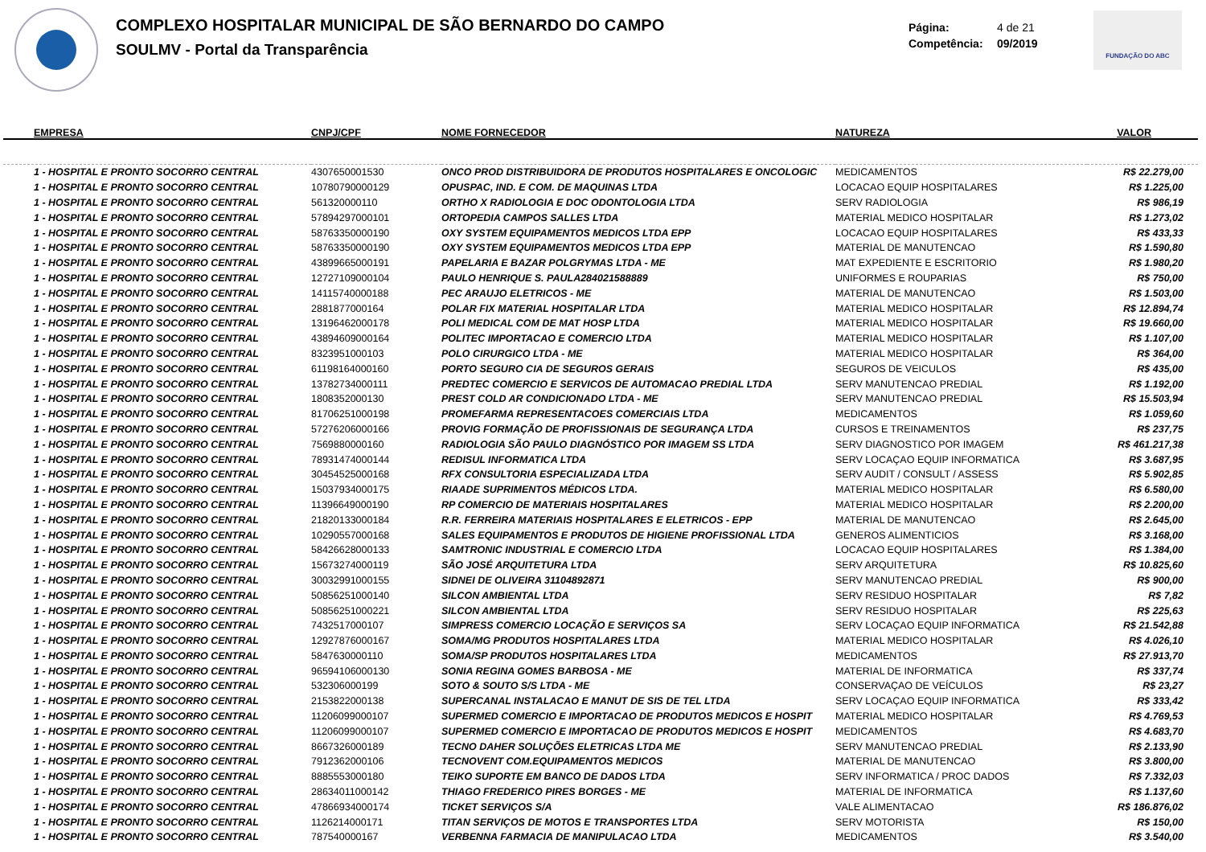COMPLEXO HOSPITALAR MUNICIPAL DE SÃO BERNARDO DO CAMPO
SOULMV - Portal da Transparência
Página: 4 de 21
Competência: 09/2019
FUNDAÇÃO DO ABC
| EMPRESA | CNPJ/CPF | NOME FORNECEDOR | NATUREZA | VALOR |
| --- | --- | --- | --- | --- |
| 1 - HOSPITAL E PRONTO SOCORRO CENTRAL | 4307650001530 | ONCO PROD DISTRIBUIDORA DE PRODUTOS HOSPITALARES E ONCOLOGIC | MEDICAMENTOS | R$ 22.279,00 |
| 1 - HOSPITAL E PRONTO SOCORRO CENTRAL | 10780790000129 | OPUSPAC, IND. E COM. DE MAQUINAS LTDA | LOCACAO EQUIP HOSPITALARES | R$ 1.225,00 |
| 1 - HOSPITAL E PRONTO SOCORRO CENTRAL | 561320000110 | ORTHO X RADIOLOGIA E DOC ODONTOLOGIA LTDA | SERV RADIOLOGIA | R$ 986,19 |
| 1 - HOSPITAL E PRONTO SOCORRO CENTRAL | 57894297000101 | ORTOPEDIA CAMPOS SALLES LTDA | MATERIAL MEDICO HOSPITALAR | R$ 1.273,02 |
| 1 - HOSPITAL E PRONTO SOCORRO CENTRAL | 58763350000190 | OXY SYSTEM EQUIPAMENTOS MEDICOS LTDA EPP | LOCACAO EQUIP HOSPITALARES | R$ 433,33 |
| 1 - HOSPITAL E PRONTO SOCORRO CENTRAL | 58763350000190 | OXY SYSTEM EQUIPAMENTOS MEDICOS LTDA EPP | MATERIAL DE MANUTENCAO | R$ 1.590,80 |
| 1 - HOSPITAL E PRONTO SOCORRO CENTRAL | 43899665000191 | PAPELARIA E BAZAR POLGRYMAS LTDA - ME | MAT EXPEDIENTE E ESCRITORIO | R$ 1.980,20 |
| 1 - HOSPITAL E PRONTO SOCORRO CENTRAL | 12727109000104 | PAULO HENRIQUE S. PAULA284021588889 | UNIFORMES E ROUPARIAS | R$ 750,00 |
| 1 - HOSPITAL E PRONTO SOCORRO CENTRAL | 14115740000188 | PEC ARAUJO ELETRICOS - ME | MATERIAL DE MANUTENCAO | R$ 1.503,00 |
| 1 - HOSPITAL E PRONTO SOCORRO CENTRAL | 2881877000164 | POLAR FIX MATERIAL HOSPITALAR LTDA | MATERIAL MEDICO HOSPITALAR | R$ 12.894,74 |
| 1 - HOSPITAL E PRONTO SOCORRO CENTRAL | 13196462000178 | POLI MEDICAL COM DE MAT HOSP LTDA | MATERIAL MEDICO HOSPITALAR | R$ 19.660,00 |
| 1 - HOSPITAL E PRONTO SOCORRO CENTRAL | 43894609000164 | POLITEC IMPORTACAO E COMERCIO LTDA | MATERIAL MEDICO HOSPITALAR | R$ 1.107,00 |
| 1 - HOSPITAL E PRONTO SOCORRO CENTRAL | 8323951000103 | POLO CIRURGICO LTDA - ME | MATERIAL MEDICO HOSPITALAR | R$ 364,00 |
| 1 - HOSPITAL E PRONTO SOCORRO CENTRAL | 61198164000160 | PORTO SEGURO CIA DE SEGUROS GERAIS | SEGUROS DE VEICULOS | R$ 435,00 |
| 1 - HOSPITAL E PRONTO SOCORRO CENTRAL | 13782734000111 | PREDTEC COMERCIO E SERVICOS DE AUTOMACAO PREDIAL LTDA | SERV MANUTENCAO PREDIAL | R$ 1.192,00 |
| 1 - HOSPITAL E PRONTO SOCORRO CENTRAL | 1808352000130 | PREST COLD AR CONDICIONADO LTDA - ME | SERV MANUTENCAO PREDIAL | R$ 15.503,94 |
| 1 - HOSPITAL E PRONTO SOCORRO CENTRAL | 81706251000198 | PROMEFARMA REPRESENTACOES COMERCIAIS LTDA | MEDICAMENTOS | R$ 1.059,60 |
| 1 - HOSPITAL E PRONTO SOCORRO CENTRAL | 57276206000166 | PROVIG FORMAÇÃO DE PROFISSIONAIS DE SEGURANÇA LTDA | CURSOS E TREINAMENTOS | R$ 237,75 |
| 1 - HOSPITAL E PRONTO SOCORRO CENTRAL | 7569880000160 | RADIOLOGIA SÃO PAULO DIAGNÓSTICO POR IMAGEM SS LTDA | SERV DIAGNOSTICO POR IMAGEM | R$ 461.217,38 |
| 1 - HOSPITAL E PRONTO SOCORRO CENTRAL | 78931474000144 | REDISUL INFORMATICA LTDA | SERV LOCAÇAO EQUIP INFORMATICA | R$ 3.687,95 |
| 1 - HOSPITAL E PRONTO SOCORRO CENTRAL | 30454525000168 | RFX CONSULTORIA ESPECIALIZADA LTDA | SERV AUDIT / CONSULT / ASSESS | R$ 5.902,85 |
| 1 - HOSPITAL E PRONTO SOCORRO CENTRAL | 15037934000175 | RIAADE SUPRIMENTOS MÉDICOS LTDA. | MATERIAL MEDICO HOSPITALAR | R$ 6.580,00 |
| 1 - HOSPITAL E PRONTO SOCORRO CENTRAL | 11396649000190 | RP COMERCIO DE MATERIAIS HOSPITALARES | MATERIAL MEDICO HOSPITALAR | R$ 2.200,00 |
| 1 - HOSPITAL E PRONTO SOCORRO CENTRAL | 21820133000184 | R.R. FERREIRA MATERIAIS HOSPITALARES E ELETRICOS - EPP | MATERIAL DE MANUTENCAO | R$ 2.645,00 |
| 1 - HOSPITAL E PRONTO SOCORRO CENTRAL | 10290557000168 | SALES EQUIPAMENTOS E PRODUTOS DE HIGIENE PROFISSIONAL LTDA | GENEROS ALIMENTICIOS | R$ 3.168,00 |
| 1 - HOSPITAL E PRONTO SOCORRO CENTRAL | 58426628000133 | SAMTRONIC INDUSTRIAL E COMERCIO LTDA | LOCACAO EQUIP HOSPITALARES | R$ 1.384,00 |
| 1 - HOSPITAL E PRONTO SOCORRO CENTRAL | 15673274000119 | SÃO JOSÉ ARQUITETURA LTDA | SERV ARQUITETURA | R$ 10.825,60 |
| 1 - HOSPITAL E PRONTO SOCORRO CENTRAL | 30032991000155 | SIDNEI DE OLIVEIRA 31104892871 | SERV MANUTENCAO PREDIAL | R$ 900,00 |
| 1 - HOSPITAL E PRONTO SOCORRO CENTRAL | 50856251000140 | SILCON AMBIENTAL LTDA | SERV RESIDUO HOSPITALAR | R$ 7,82 |
| 1 - HOSPITAL E PRONTO SOCORRO CENTRAL | 50856251000221 | SILCON AMBIENTAL LTDA | SERV RESIDUO HOSPITALAR | R$ 225,63 |
| 1 - HOSPITAL E PRONTO SOCORRO CENTRAL | 7432517000107 | SIMPRESS COMERCIO LOCAÇÃO E SERVIÇOS SA | SERV LOCAÇAO EQUIP INFORMATICA | R$ 21.542,88 |
| 1 - HOSPITAL E PRONTO SOCORRO CENTRAL | 12927876000167 | SOMA/MG PRODUTOS HOSPITALARES LTDA | MATERIAL MEDICO HOSPITALAR | R$ 4.026,10 |
| 1 - HOSPITAL E PRONTO SOCORRO CENTRAL | 5847630000110 | SOMA/SP PRODUTOS HOSPITALARES LTDA | MEDICAMENTOS | R$ 27.913,70 |
| 1 - HOSPITAL E PRONTO SOCORRO CENTRAL | 96594106000130 | SONIA REGINA GOMES BARBOSA - ME | MATERIAL DE INFORMATICA | R$ 337,74 |
| 1 - HOSPITAL E PRONTO SOCORRO CENTRAL | 532306000199 | SOTO & SOUTO S/S LTDA - ME | CONSERVAÇAO DE VEÍCULOS | R$ 23,27 |
| 1 - HOSPITAL E PRONTO SOCORRO CENTRAL | 2153822000138 | SUPERCANAL INSTALACAO E MANUT DE SIS DE TEL LTDA | SERV LOCAÇAO EQUIP INFORMATICA | R$ 333,42 |
| 1 - HOSPITAL E PRONTO SOCORRO CENTRAL | 11206099000107 | SUPERMED COMERCIO E IMPORTACAO DE PRODUTOS MEDICOS E HOSPIT | MATERIAL MEDICO HOSPITALAR | R$ 4.769,53 |
| 1 - HOSPITAL E PRONTO SOCORRO CENTRAL | 11206099000107 | SUPERMED COMERCIO E IMPORTACAO DE PRODUTOS MEDICOS E HOSPIT | MEDICAMENTOS | R$ 4.683,70 |
| 1 - HOSPITAL E PRONTO SOCORRO CENTRAL | 8667326000189 | TECNO DAHER SOLUÇÕES ELETRICAS LTDA ME | SERV MANUTENCAO PREDIAL | R$ 2.133,90 |
| 1 - HOSPITAL E PRONTO SOCORRO CENTRAL | 7912362000106 | TECNOVENT COM.EQUIPAMENTOS MEDICOS | MATERIAL DE MANUTENCAO | R$ 3.800,00 |
| 1 - HOSPITAL E PRONTO SOCORRO CENTRAL | 8885553000180 | TEIKO SUPORTE EM BANCO DE DADOS LTDA | SERV INFORMATICA / PROC DADOS | R$ 7.332,03 |
| 1 - HOSPITAL E PRONTO SOCORRO CENTRAL | 28634011000142 | THIAGO FREDERICO PIRES BORGES - ME | MATERIAL DE INFORMATICA | R$ 1.137,60 |
| 1 - HOSPITAL E PRONTO SOCORRO CENTRAL | 47866934000174 | TICKET SERVIÇOS S/A | VALE ALIMENTACAO | R$ 186.876,02 |
| 1 - HOSPITAL E PRONTO SOCORRO CENTRAL | 1126214000171 | TITAN SERVIÇOS DE MOTOS E TRANSPORTES LTDA | SERV MOTORISTA | R$ 150,00 |
| 1 - HOSPITAL E PRONTO SOCORRO CENTRAL | 787540000167 | VERBENNA FARMACIA DE MANIPULACAO LTDA | MEDICAMENTOS | R$ 3.540,00 |